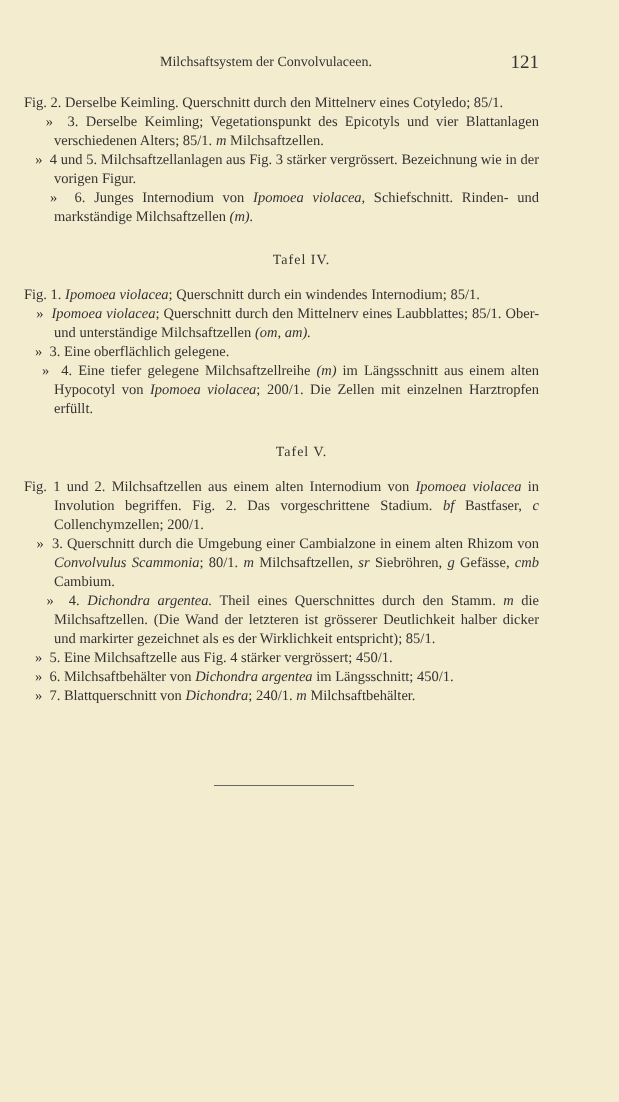Milchsaftsystem der Convolvulaceen. 121
Fig. 2. Derselbe Keimling. Querschnitt durch den Mittelnerv eines Cotyledo; 85/1.
» 3. Derselbe Keimling; Vegetationspunkt des Epicotyls und vier Blattanlagen verschiedenen Alters; 85/1. m Milchsaftzellen.
» 4 und 5. Milchsaftzellanlagen aus Fig. 3 stärker vergrössert. Bezeichnung wie in der vorigen Figur.
» 6. Junges Internodium von Ipomoea violacea, Schiefschnitt. Rinden- und markständige Milchsaftzellen (m).
Tafel IV.
Fig. 1. Ipomoea violacea; Querschnitt durch ein windendes Internodium; 85/1.
» Ipomoea violacea; Querschnitt durch den Mittelnerv eines Laubblattes; 85/1. Ober- und unterständige Milchsaftzellen (om, am).
» 3. Eine oberflächlich gelegene.
» 4. Eine tiefer gelegene Milchsaftzellreihe (m) im Längsschnitt aus einem alten Hypocotyl von Ipomoea violacea; 200/1. Die Zellen mit einzelnen Harztropfen erfüllt.
Tafel V.
Fig. 1 und 2. Milchsaftzellen aus einem alten Internodium von Ipomoea violacea in Involution begriffen. Fig. 2. Das vorgeschrittene Stadium. bf Bastfaser, c Collenchymzellen; 200/1.
» 3. Querschnitt durch die Umgebung einer Cambialzone in einem alten Rhizom von Convolvulus Scammonia; 80/1. m Milchsaftzellen, sr Siebröhren, g Gefässe, cmb Cambium.
» 4. Dichondra argentea. Theil eines Querschnittes durch den Stamm. m die Milchsaftzellen. (Die Wand der letzteren ist grösserer Deutlichkeit halber dicker und markirter gezeichnet als es der Wirklichkeit entspricht); 85/1.
» 5. Eine Milchsaftzelle aus Fig. 4 stärker vergrössert; 450/1.
» 6. Milchsaftbehälter von Dichondra argentea im Längsschnitt; 450/1.
» 7. Blattquerschnitt von Dichondra; 240/1. m Milchsaftbehälter.